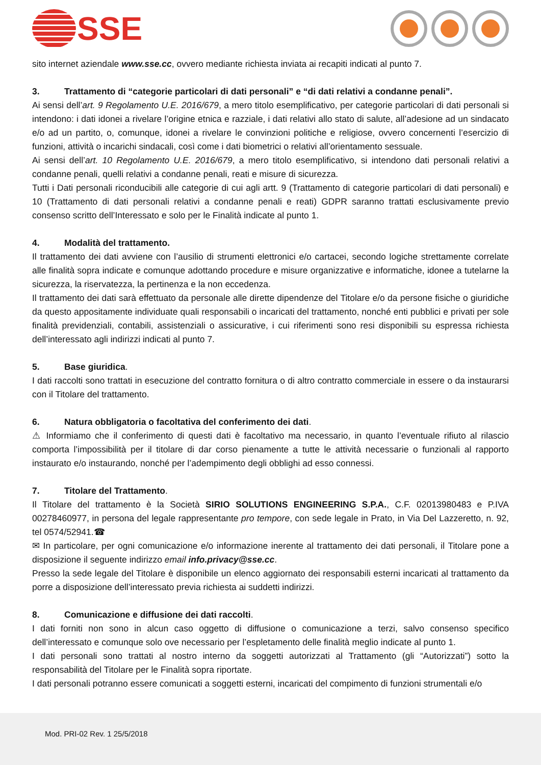SSE
sito internet aziendale www.sse.cc, ovvero mediante richiesta inviata ai recapiti indicati al punto 7.
3. Trattamento di “categorie particolari di dati personali” e “di dati relativi a condanne penali”.
Ai sensi dell’art. 9 Regolamento U.E. 2016/679, a mero titolo esemplificativo, per categorie particolari di dati personali si intendono: i dati idonei a rivelare l’origine etnica e razziale, i dati relativi allo stato di salute, all’adesione ad un sindacato e/o ad un partito, o, comunque, idonei a rivelare le convinzioni politiche e religiose, ovvero concernenti l’esercizio di funzioni, attività o incarichi sindacali, così come i dati biometrici o relativi all’orientamento sessuale.
Ai sensi dell’art. 10 Regolamento U.E. 2016/679, a mero titolo esemplificativo, si intendono dati personali relativi a condanne penali, quelli relativi a condanne penali, reati e misure di sicurezza.
Tutti i Dati personali riconducibili alle categorie di cui agli artt. 9 (Trattamento di categorie particolari di dati personali) e 10 (Trattamento di dati personali relativi a condanne penali e reati) GDPR saranno trattati esclusivamente previo consenso scritto dell’Interessato e solo per le Finalità indicate al punto 1.
4. Modalità del trattamento.
Il trattamento dei dati avviene con l’ausilio di strumenti elettronici e/o cartacei, secondo logiche strettamente correlate alle finalità sopra indicate e comunque adottando procedure e misure organizzative e informatiche, idonee a tutelarne la sicurezza, la riservatezza, la pertinenza e la non eccedenza.
Il trattamento dei dati sarà effettuato da personale alle dirette dipendenze del Titolare e/o da persone fisiche o giuridiche da questo appositamente individuate quali responsabili o incaricati del trattamento, nonché enti pubblici e privati per sole finalità previdenziali, contabili, assistenziali o assicurative, i cui riferimenti sono resi disponibili su espressa richiesta dell’interessato agli indirizzi indicati al punto 7.
5. Base giuridica.
I dati raccolti sono trattati in esecuzione del contratto fornitura o di altro contratto commerciale in essere o da instaurarsi con il Titolare del trattamento.
6. Natura obbligatoria o facoltativa del conferimento dei dati.
⚠ Informiamo che il conferimento di questi dati è facoltativo ma necessario, in quanto l’eventuale rifiuto al rilascio comporta l’impossibilità per il titolare di dar corso pienamente a tutte le attività necessarie o funzionali al rapporto instaurato e/o instaurando, nonché per l’adempimento degli obblighi ad esso connessi.
7. Titolare del Trattamento.
Il Titolare del trattamento è la Società SIRIO SOLUTIONS ENGINEERING S.P.A., C.F. 02013980483 e P.IVA 00278460977, in persona del legale rappresentante pro tempore, con sede legale in Prato, in Via Del Lazzeretto, n. 92, tel 0574/52941.☎
✉ In particolare, per ogni comunicazione e/o informazione inerente al trattamento dei dati personali, il Titolare pone a disposizione il seguente indirizzo email info.privacy@sse.cc.
Presso la sede legale del Titolare è disponibile un elenco aggiornato dei responsabili esterni incaricati al trattamento da porre a disposizione dell’interessato previa richiesta ai suddetti indirizzi.
8. Comunicazione e diffusione dei dati raccolti.
I dati forniti non sono in alcun caso oggetto di diffusione o comunicazione a terzi, salvo consenso specifico dell’interessato e comunque solo ove necessario per l’espletamento delle finalità meglio indicate al punto 1.
I dati personali sono trattati al nostro interno da soggetti autorizzati al Trattamento (gli “Autorizzati”) sotto la responsabilità del Titolare per le Finalità sopra riportate.
I dati personali potranno essere comunicati a soggetti esterni, incaricati del compimento di funzioni strumentali e/o
Mod. PRI-02 Rev. 1 25/5/2018